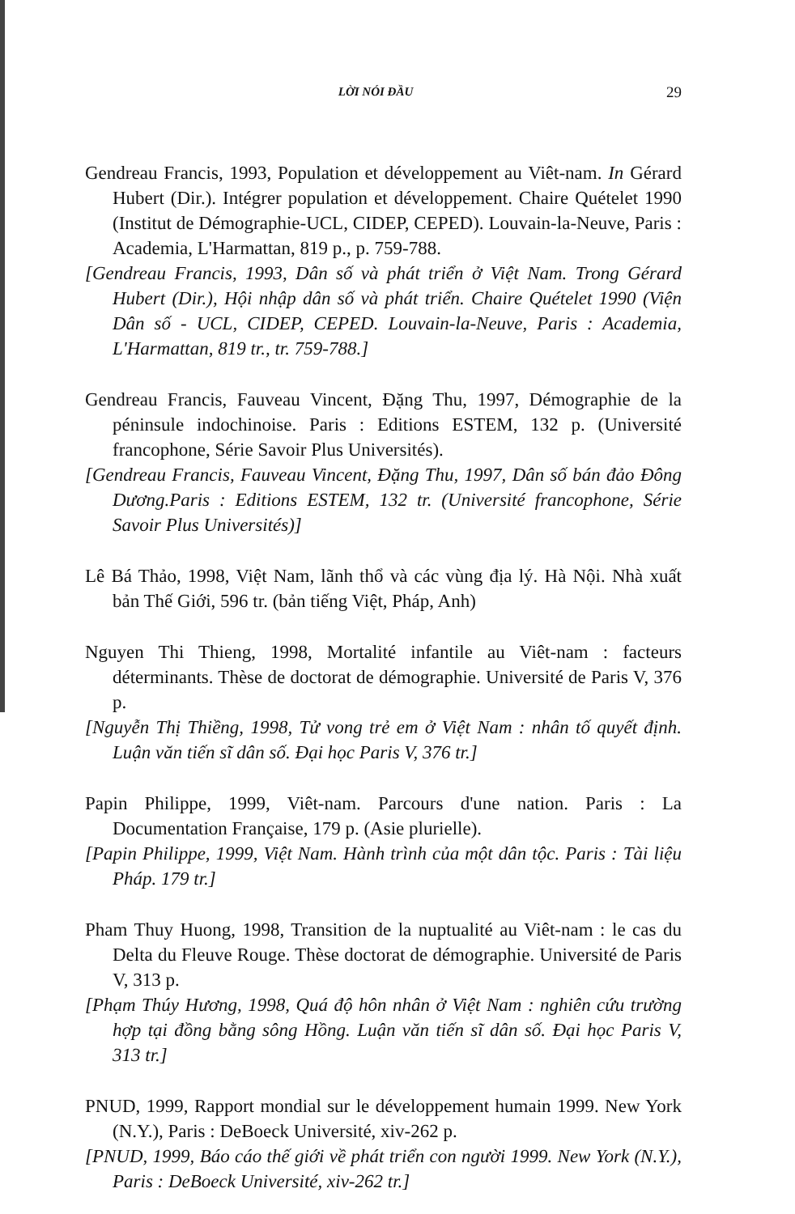LỜI NÓI ĐẦU 29
Gendreau Francis, 1993, Population et développement au Viêt-nam. In Gérard Hubert (Dir.). Intégrer population et développement. Chaire Quételet 1990 (Institut de Démographie-UCL, CIDEP, CEPED). Louvain-la-Neuve, Paris : Academia, L'Harmattan, 819 p., p. 759-788.
[Gendreau Francis, 1993, Dân số và phát triển ở Việt Nam. Trong Gérard Hubert (Dir.), Hội nhập dân số và phát triển. Chaire Quételet 1990 (Viện Dân số - UCL, CIDEP, CEPED. Louvain-la-Neuve, Paris : Academia, L'Harmattan, 819 tr., tr. 759-788.]
Gendreau Francis, Fauveau Vincent, Đặng Thu, 1997, Démographie de la péninsule indochinoise. Paris : Editions ESTEM, 132 p. (Université francophone, Série Savoir Plus Universités).
[Gendreau Francis, Fauveau Vincent, Đặng Thu, 1997, Dân số bán đảo Đông Dương.Paris : Editions ESTEM, 132 tr. (Université francophone, Série Savoir Plus Universités)]
Lê Bá Thảo, 1998, Việt Nam, lãnh thổ và các vùng địa lý. Hà Nội. Nhà xuất bản Thế Giới, 596 tr. (bản tiếng Việt, Pháp, Anh)
Nguyen Thi Thieng, 1998, Mortalité infantile au Viêt-nam : facteurs déterminants. Thèse de doctorat de démographie. Université de Paris V, 376 p.
[Nguyễn Thị Thiềng, 1998, Tử vong trẻ em ở Việt Nam : nhân tố quyết định. Luận văn tiến sĩ dân số. Đại học Paris V, 376 tr.]
Papin Philippe, 1999, Viêt-nam. Parcours d'une nation. Paris : La Documentation Française, 179 p. (Asie plurielle).
[Papin Philippe, 1999, Việt Nam. Hành trình của một dân tộc. Paris : Tài liệu Pháp. 179 tr.]
Pham Thuy Huong, 1998, Transition de la nuptualité au Viêt-nam : le cas du Delta du Fleuve Rouge. Thèse doctorat de démographie. Université de Paris V, 313 p.
[Phạm Thúy Hương, 1998, Quá độ hôn nhân ở Việt Nam : nghiên cứu trường hợp tại đồng bằng sông Hồng. Luận văn tiến sĩ dân số. Đại học Paris V, 313 tr.]
PNUD, 1999, Rapport mondial sur le développement humain 1999. New York (N.Y.), Paris : DeBoeck Université, xiv-262 p.
[PNUD, 1999, Báo cáo thế giới về phát triển con người 1999. New York (N.Y.), Paris : DeBoeck Université, xiv-262 tr.]